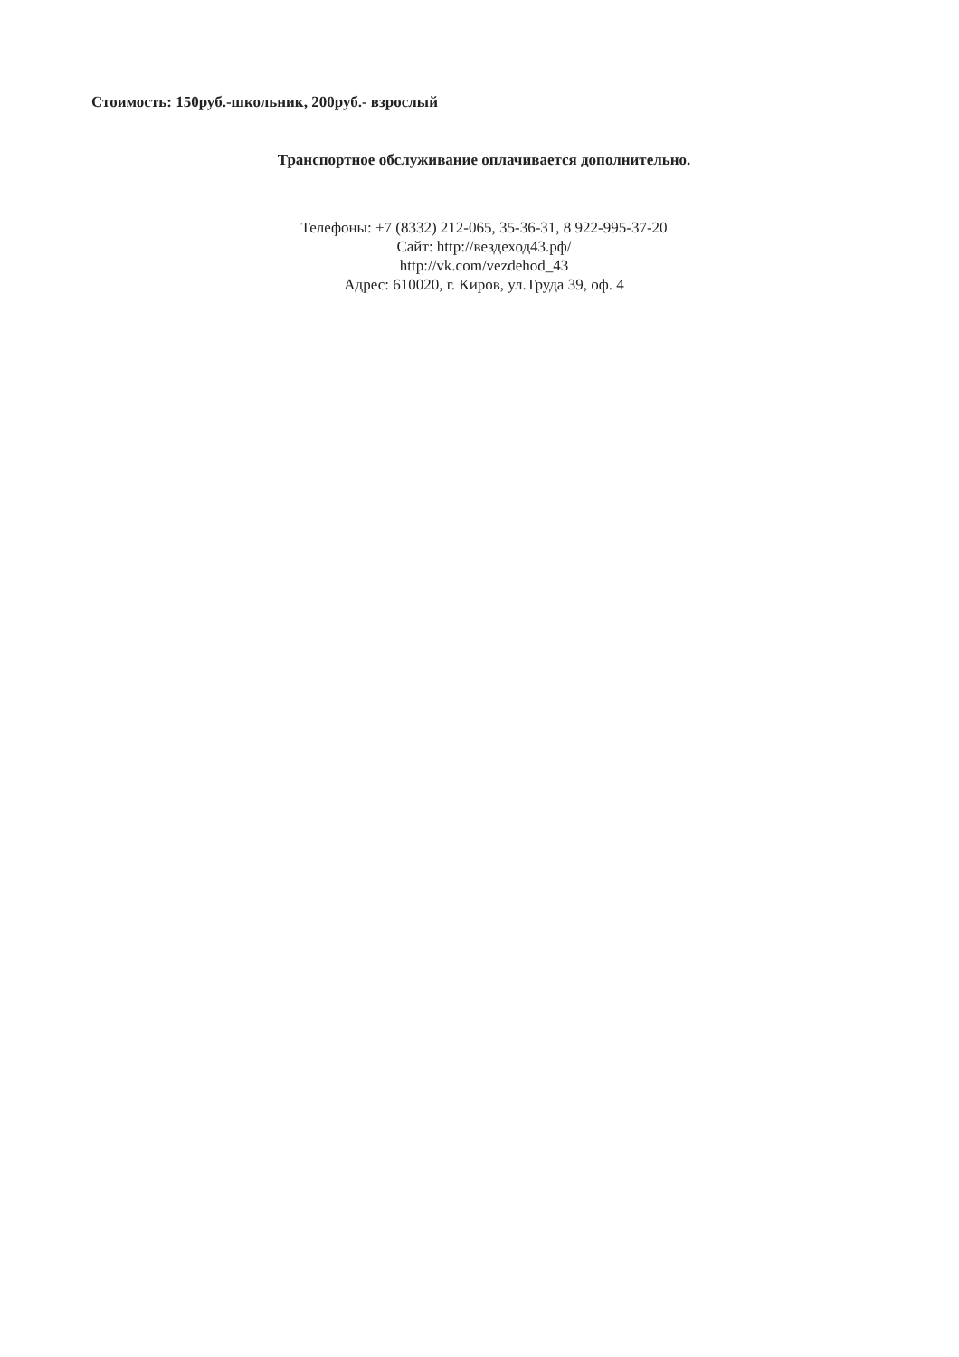Стоимость: 150руб.-школьник, 200руб.- взрослый
Транспортное обслуживание оплачивается дополнительно.
Телефоны: +7 (8332) 212-065, 35-36-31, 8 922-995-37-20
Сайт: http://вездеход43.рф/
http://vk.com/vezdehod_43
Адрес: 610020, г. Киров, ул.Труда 39, оф. 4